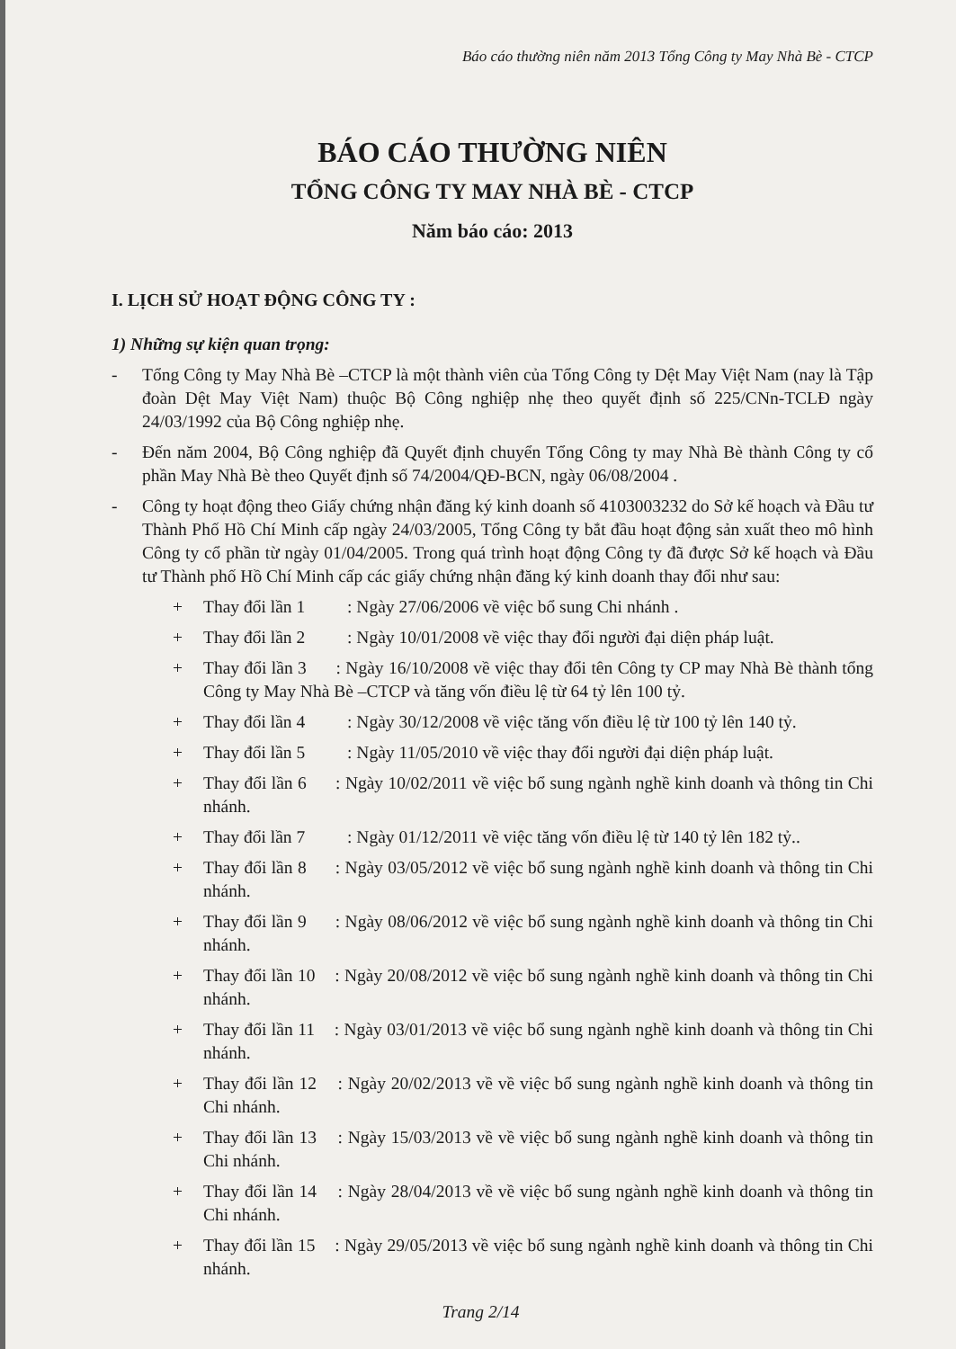Báo cáo thường niên năm 2013 Tổng Công ty May Nhà Bè - CTCP
BÁO CÁO THƯỜNG NIÊN
TỔNG CÔNG TY MAY NHÀ BÈ - CTCP
Năm báo cáo: 2013
I. LỊCH SỬ HOẠT ĐỘNG CÔNG TY :
1) Những sự kiện quan trọng:
- Tổng Công ty May Nhà Bè –CTCP là một thành viên của Tổng Công ty Dệt May Việt Nam (nay là Tập đoàn Dệt May Việt Nam) thuộc Bộ Công nghiệp nhẹ theo quyết định số 225/CNn-TCLĐ ngày 24/03/1992 của Bộ Công nghiệp nhẹ.
- Đến năm 2004, Bộ Công nghiệp đã Quyết định chuyển Tổng Công ty may Nhà Bè thành Công ty cổ phần May Nhà Bè theo Quyết định số 74/2004/QĐ-BCN, ngày 06/08/2004 .
- Công ty hoạt động theo Giấy chứng nhận đăng ký kinh doanh số 4103003232 do Sở kế hoạch và Đầu tư Thành Phố Hồ Chí Minh cấp ngày 24/03/2005, Tổng Công ty bắt đầu hoạt động sản xuất theo mô hình Công ty cổ phần từ ngày 01/04/2005. Trong quá trình hoạt động Công ty đã được Sở kế hoạch và Đầu tư Thành phố Hồ Chí Minh cấp các giấy chứng nhận đăng ký kinh doanh thay đổi như sau:
+ Thay đổi lần 1: Ngày 27/06/2006 về việc bổ sung Chi nhánh .
+ Thay đổi lần 2: Ngày 10/01/2008 về việc thay đổi người đại diện pháp luật.
+ Thay đổi lần 3 : Ngày 16/10/2008 về việc thay đổi tên Công ty CP may Nhà Bè thành tổng Công ty May Nhà Bè –CTCP và tăng vốn điều lệ từ 64 tỷ lên 100 tỷ.
+ Thay đổi lần 4: Ngày 30/12/2008 về việc tăng vốn điều lệ từ 100 tỷ lên 140 tỷ.
+ Thay đổi lần 5: Ngày 11/05/2010 về việc thay đổi người đại diện pháp luật.
+ Thay đổi lần 6 : Ngày 10/02/2011 về việc bổ sung ngành nghề kinh doanh và thông tin Chi nhánh.
+ Thay đổi lần 7: Ngày 01/12/2011 về việc tăng vốn điều lệ từ 140 tỷ lên 182 tỷ..
+ Thay đổi lần 8 : Ngày 03/05/2012 về việc bổ sung ngành nghề kinh doanh và thông tin Chi nhánh.
+ Thay đổi lần 9 : Ngày 08/06/2012 về việc bổ sung ngành nghề kinh doanh và thông tin Chi nhánh.
+ Thay đổi lần 10 : Ngày 20/08/2012 về việc bổ sung ngành nghề kinh doanh và thông tin Chi nhánh.
+ Thay đổi lần 11 : Ngày 03/01/2013 về việc bổ sung ngành nghề kinh doanh và thông tin Chi nhánh.
+ Thay đổi lần 12 : Ngày 20/02/2013 về về việc bổ sung ngành nghề kinh doanh và thông tin Chi nhánh.
+ Thay đổi lần 13 : Ngày 15/03/2013 về về việc bổ sung ngành nghề kinh doanh và thông tin Chi nhánh.
+ Thay đổi lần 14 : Ngày 28/04/2013 về về việc bổ sung ngành nghề kinh doanh và thông tin Chi nhánh.
+ Thay đổi lần 15 : Ngày 29/05/2013 về việc bổ sung ngành nghề kinh doanh và thông tin Chi nhánh.
Trang 2/14